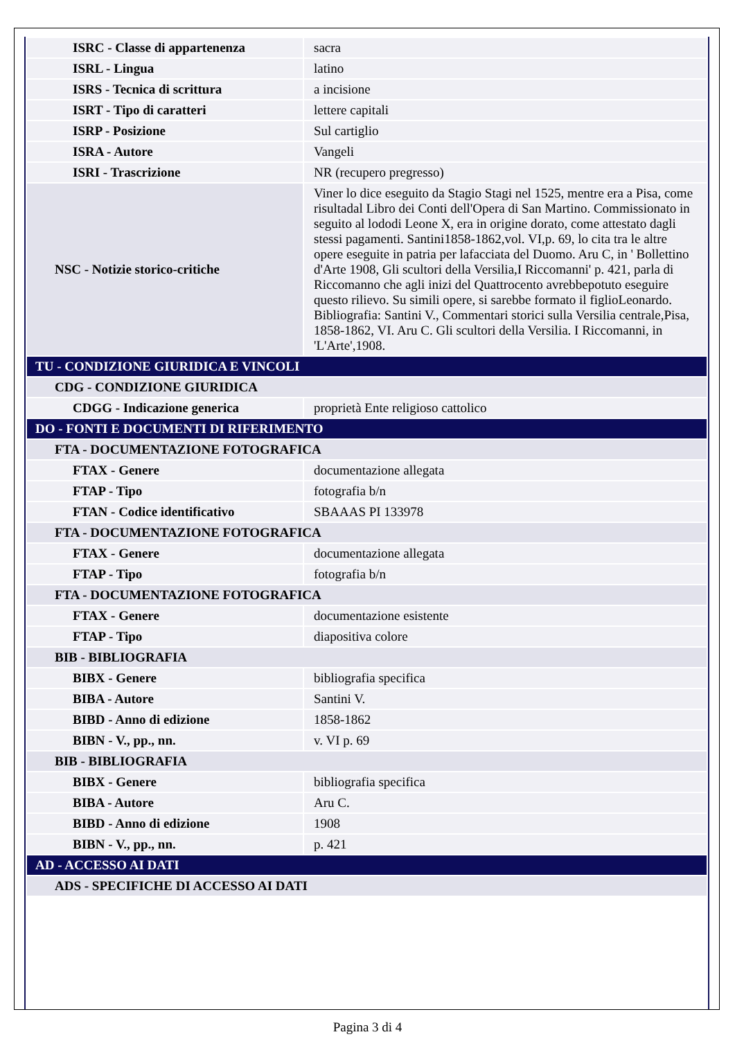| ISRC - Classe di appartenenza | sacra |
| ISRL - Lingua | latino |
| ISRS - Tecnica di scrittura | a incisione |
| ISRT - Tipo di caratteri | lettere capitali |
| ISRP - Posizione | Sul cartiglio |
| ISRA - Autore | Vangeli |
| ISRI - Trascrizione | NR (recupero pregresso) |
| NSC - Notizie storico-critiche | Viner lo dice eseguito da Stagio Stagi nel 1525, mentre era a Pisa, come risultadal Libro dei Conti dell'Opera di San Martino. Commissionato in seguito al lododi Leone X, era in origine dorato, come attestato dagli stessi pagamenti. Santini1858-1862,vol. VI,p. 69, lo cita tra le altre opere eseguite in patria per lafacciata del Duomo. Aru C, in ' Bollettino d'Arte 1908, Gli scultori della Versilia,I Riccomanni' p. 421, parla di Riccomanno che agli inizi del Quattrocento avrebbepotuto eseguire questo rilievo. Su simili opere, si sarebbe formato il figlioLeonardo. Bibliografia: Santini V., Commentari storici sulla Versilia centrale,Pisa, 1858-1862, VI. Aru C. Gli scultori della Versilia. I Riccomanni, in 'L'Arte',1908. |
| TU - CONDIZIONE GIURIDICA E VINCOLI | |
| CDG - CONDIZIONE GIURIDICA | |
| CDGG - Indicazione generica | proprietà Ente religioso cattolico |
| DO - FONTI E DOCUMENTI DI RIFERIMENTO | |
| FTA - DOCUMENTAZIONE FOTOGRAFICA | |
| FTAX - Genere | documentazione allegata |
| FTAP - Tipo | fotografia b/n |
| FTAN - Codice identificativo | SBAAAS PI 133978 |
| FTA - DOCUMENTAZIONE FOTOGRAFICA | |
| FTAX - Genere | documentazione allegata |
| FTAP - Tipo | fotografia b/n |
| FTA - DOCUMENTAZIONE FOTOGRAFICA | |
| FTAX - Genere | documentazione esistente |
| FTAP - Tipo | diapositiva colore |
| BIB - BIBLIOGRAFIA | |
| BIBX - Genere | bibliografia specifica |
| BIBA - Autore | Santini V. |
| BIBD - Anno di edizione | 1858-1862 |
| BIBN - V., pp., nn. | v. VI p. 69 |
| BIB - BIBLIOGRAFIA | |
| BIBX - Genere | bibliografia specifica |
| BIBA - Autore | Aru C. |
| BIBD - Anno di edizione | 1908 |
| BIBN - V., pp., nn. | p. 421 |
| AD - ACCESSO AI DATI | |
| ADS - SPECIFICHE DI ACCESSO AI DATI | |
Pagina 3 di 4